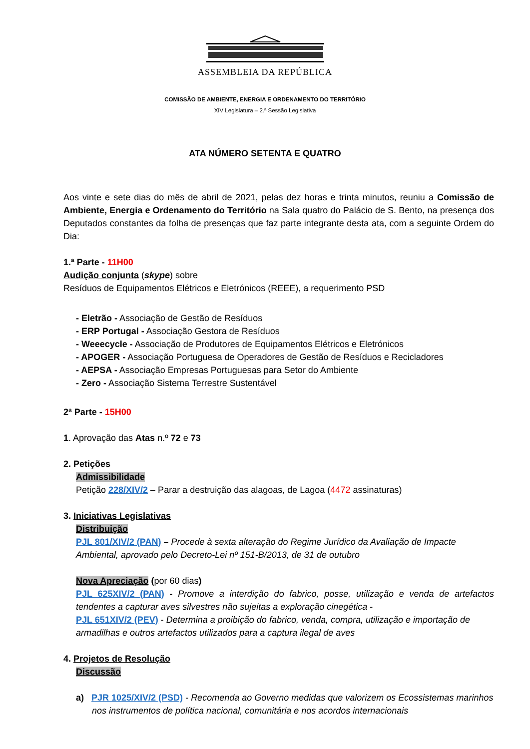ASSEMBLEIA DA REPÚBLICA
COMISSÃO DE AMBIENTE, ENERGIA E ORDENAMENTO DO TERRITÓRIO
XIV Legislatura – 2.ª Sessão Legislativa
ATA NÚMERO SETENTA E QUATRO
Aos vinte e sete dias do mês de abril de 2021, pelas dez horas e trinta minutos, reuniu a Comissão de Ambiente, Energia e Ordenamento do Território na Sala quatro do Palácio de S. Bento, na presença dos Deputados constantes da folha de presenças que faz parte integrante desta ata, com a seguinte Ordem do Dia:
1.ª Parte - 11H00
Audição conjunta (skype) sobre
Resíduos de Equipamentos Elétricos e Eletrónicos (REEE), a requerimento PSD
- Eletrão - Associação de Gestão de Resíduos
- ERP Portugal - Associação Gestora de Resíduos
- Weeecycle - Associação de Produtores de Equipamentos Elétricos e Eletrónicos
- APOGER - Associação Portuguesa de Operadores de Gestão de Resíduos e Recicladores
- AEPSA - Associação Empresas Portuguesas para Setor do Ambiente
- Zero - Associação Sistema Terrestre Sustentável
2ª Parte - 15H00
1. Aprovação das Atas n.º 72 e 73
2. Petições
Admissibilidade
Petição 228/XIV/2 – Parar a destruição das alagoas, de Lagoa (4472 assinaturas)
3. Iniciativas Legislativas
Distribuição
PJL 801/XIV/2 (PAN) – Procede à sexta alteração do Regime Jurídico da Avaliação de Impacte Ambiental, aprovado pelo Decreto-Lei nº 151-B/2013, de 31 de outubro
Nova Apreciação (por 60 dias)
PJL 625XIV/2 (PAN) - Promove a interdição do fabrico, posse, utilização e venda de artefactos tendentes a capturar aves silvestres não sujeitas a exploração cinegética -
PJL 651XIV/2 (PEV) - Determina a proibição do fabrico, venda, compra, utilização e importação de armadilhas e outros artefactos utilizados para a captura ilegal de aves
4. Projetos de Resolução
Discussão
a) PJR 1025/XIV/2 (PSD) - Recomenda ao Governo medidas que valorizem os Ecossistemas marinhos nos instrumentos de política nacional, comunitária e nos acordos internacionais